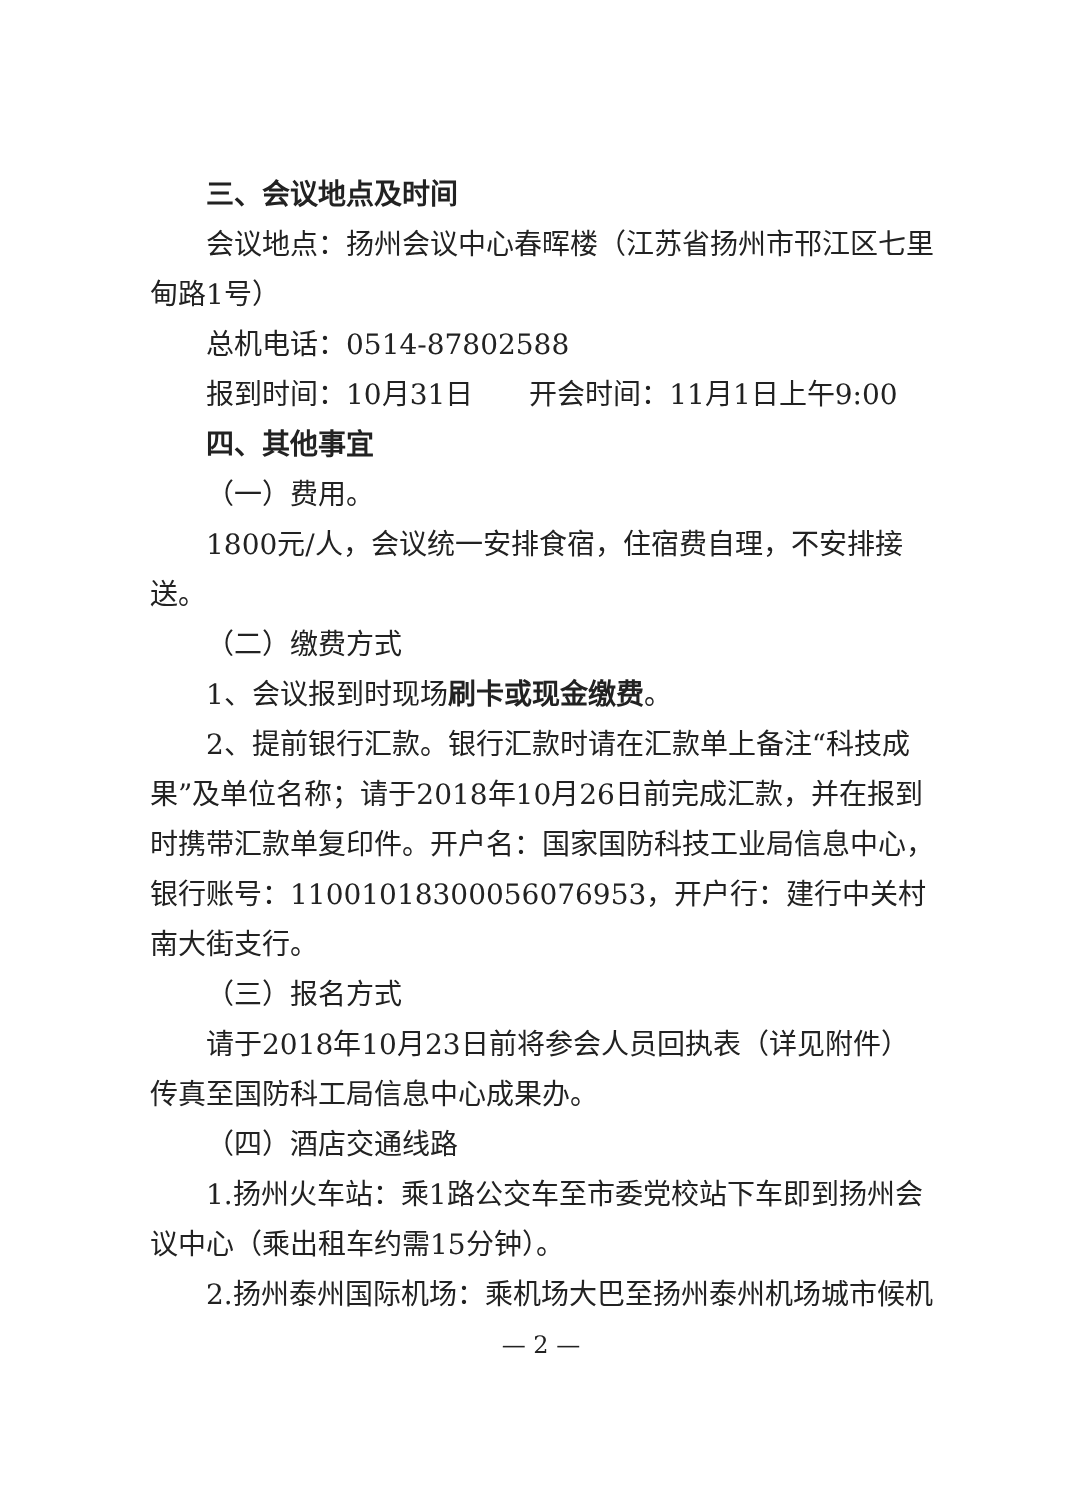三、会议地点及时间
会议地点：扬州会议中心春晖楼（江苏省扬州市邗江区七里甸路1号）
总机电话：0514-87802588
报到时间：10月31日　　开会时间：11月1日上午9:00
四、其他事宜
（一）费用。
1800元/人，会议统一安排食宿，住宿费自理，不安排接送。
（二）缴费方式
1、会议报到时现场刷卡或现金缴费。
2、提前银行汇款。银行汇款时请在汇款单上备注“科技成果”及单位名称；请于2018年10月26日前完成汇款，并在报到时携带汇款单复印件。开户名：国家国防科技工业局信息中心，银行账号：11001018300056076953，开户行：建行中关村南大街支行。
（三）报名方式
请于2018年10月23日前将参会人员回执表（详见附件）传真至国防科工局信息中心成果办。
（四）酒店交通线路
1.扬州火车站：乘1路公交车至市委党校站下车即到扬州会议中心（乘出租车约需15分钟）。
2.扬州泰州国际机场：乘机场大巴至扬州泰州机场城市候机
— 2 —